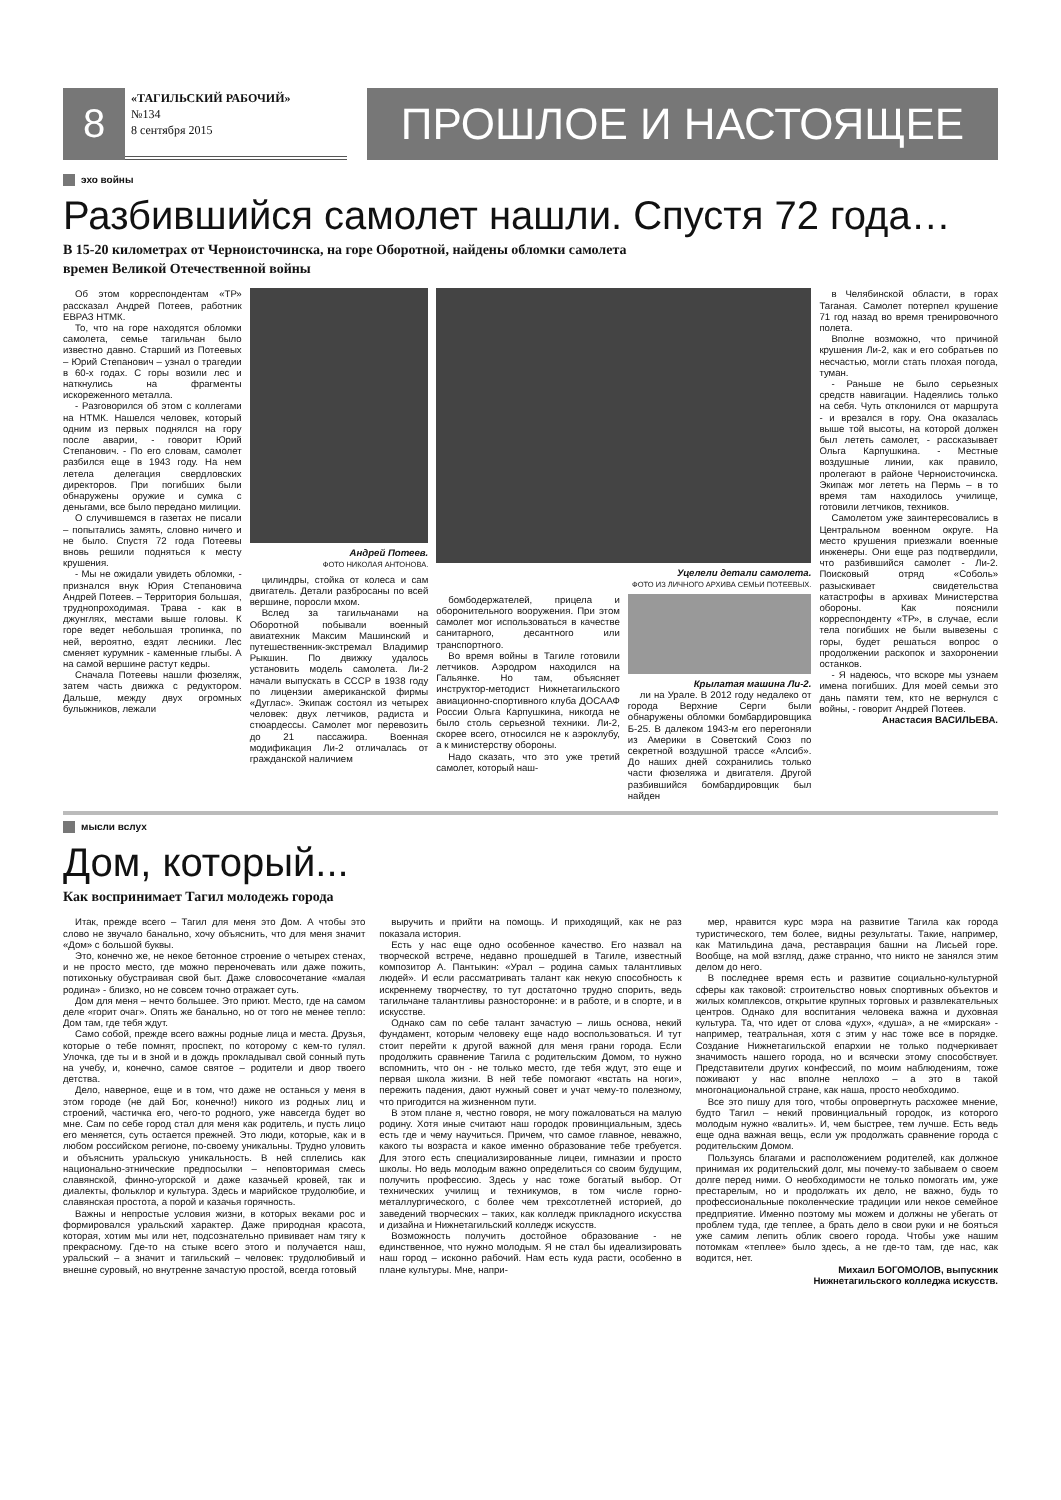8
«ТАГИЛЬСКИЙ РАБОЧИЙ»
№134
8 сентября 2015
ПРОШЛОЕ И НАСТОЯЩЕЕ
эхо войны
Разбившийся самолет нашли. Спустя 72 года…
В 15-20 километрах от Черноисточинска, на горе Оборотной, найдены обломки самолета
времен Великой Отечественной войны
Об этом корреспондентам «ТР» рассказал Андрей Потеев, работник ЕВРАЗ НТМК.
То, что на горе находятся обломки самолета, семье тагильчан было известно давно. Старший из Потеевых – Юрий Степанович – узнал о трагедии в 60-х годах. С горы возили лес и наткнулись на фрагменты искореженного металла.
- Разговорился об этом с коллегами на НТМК. Нашелся человек, который одним из первых поднялся на гору после аварии, - говорит Юрий Степанович. - По его словам, самолет разбился еще в 1943 году. На нем летела делегация свердловских директоров. При погибших были обнаружены оружие и сумка с деньгами, все было передано милиции.
О случившемся в газетах не писали – попытались замять, словно ничего и не было. Спустя 72 года Потеевы вновь решили подняться к месту крушения.
- Мы не ожидали увидеть обломки, - признался внук Юрия Степановича Андрей Потеев. – Территория большая, труднопроходимая. Трава - как в джунглях, местами выше головы. К горе ведет небольшая тропинка, по ней, вероятно, ездят лесники. Лес сменяет курумник - каменные глыбы. А на самой вершине растут кедры.
Сначала Потеевы нашли фюзеляж, затем часть движка с редуктором. Дальше, между двух огромных булыжников, лежали
Андрей Потеев.
ФОТО НИКОЛАЯ АНТОНОВА.
цилиндры, стойка от колеса и сам двигатель. Детали разбросаны по всей вершине, поросли мхом.
Вслед за тагильчанами на Оборотной побывали военный авиатехник Максим Машинский и путешественник-экстремал Владимир Рыкшин. По движку удалось установить модель самолета. Ли-2 начали выпускать в СССР в 1938 году по лицензии американской фирмы «Дуглас». Экипаж состоял из четырех человек: двух летчиков, радиста и стюардессы. Самолет мог перевозить до 21 пассажира. Военная модификация Ли-2 отличалась от гражданской наличием
Уцелели детали самолета.
ФОТО ИЗ ЛИЧНОГО АРХИВА СЕМЬИ ПОТЕЕВЫХ.
бомбодержателей, прицела и оборонительного вооружения. При этом самолет мог использоваться в качестве санитарного, десантного или транспортного.
Во время войны в Тагиле готовили летчиков. Аэродром находился на Гальянке. Но там, объясняет инструктор-методист Нижнетагильского авиационно-спортивного клуба ДОСААФ России Ольга Карпушкина, никогда не было столь серьезной техники. Ли-2, скорее всего, относился не к аэроклубу, а к министерству обороны.
Надо сказать, что это уже третий самолет, который наш-
Крылатая машина Ли-2.
ли на Урале. В 2012 году недалеко от города Верхние Серги были обнаружены обломки бомбардировщика Б-25. В далеком 1943-м его перегоняли из Америки в Советский Союз по секретной воздушной трассе «Алсиб». До наших дней сохранились только части фюзеляжа и двигателя. Другой разбившийся бомбардировщик был найден
в Челябинской области, в горах Таганая. Самолет потерпел крушение 71 год назад во время тренировочного полета.
Вполне возможно, что причиной крушения Ли-2, как и его собратьев по несчастью, могли стать плохая погода, туман.
- Раньше не было серьезных средств навигации. Надеялись только на себя. Чуть отклонился от маршрута - и врезался в гору. Она оказалась выше той высоты, на которой должен был лететь самолет, - рассказывает Ольга Карпушкина. - Местные воздушные линии, как правило, пролегают в районе Черноисточинска. Экипаж мог лететь на Пермь – в то время там находилось училище, готовили летчиков, техников.
Самолетом уже заинтересовались в Центральном военном округе. На место крушения приезжали военные инженеры. Они еще раз подтвердили, что разбившийся самолет - Ли-2. Поисковый отряд «Соболь» разыскивает свидетельства катастрофы в архивах Министерства обороны. Как пояснили корреспонденту «ТР», в случае, если тела погибших не были вывезены с горы, будет решаться вопрос о продолжении раскопок и захоронении останков.
- Я надеюсь, что вскоре мы узнаем имена погибших. Для моей семьи это дань памяти тем, кто не вернулся с войны, - говорит Андрей Потеев.
Анастасия ВАСИЛЬЕВА.
мысли вслух
Дом, который...
Как воспринимает Тагил молодежь города
Итак, прежде всего – Тагил для меня это Дом. А чтобы это слово не звучало банально, хочу объяснить, что для меня значит «Дом» с большой буквы.
Это, конечно же, не некое бетонное строение о четырех стенах, и не просто место, где можно переночевать или даже пожить, потихоньку обустраивая свой быт. Даже словосочетание «малая родина» - близко, но не совсем точно отражает суть.
Дом для меня – нечто большее. Это приют. Место, где на самом деле «горит очаг». Опять же банально, но от того не менее тепло: Дом там, где тебя ждут.
Само собой, прежде всего важны родные лица и места. Друзья, которые о тебе помнят, проспект, по которому с кем-то гулял. Улочка, где ты и в зной и в дождь прокладывал свой сонный путь на учебу, и, конечно, самое святое – родители и двор твоего детства.
Дело, наверное, еще и в том, что даже не останься у меня в этом городе (не дай Бог, конечно!) никого из родных лиц и строений, частичка его, чего-то родного, уже навсегда будет во мне. Сам по себе город стал для меня как родитель, и пусть лицо его меняется, суть остается прежней. Это люди, которые, как и в любом российском регионе, по-своему уникальны. Трудно уловить и объяснить уральскую уникальность. В ней сплелись как национально-этнические предпосылки – неповторимая смесь славянской, финно-угорской и даже казачьей кровей, так и диалекты, фольклор и культура. Здесь и марийское трудолюбие, и славянская простота, а порой и казачья горячность.
Важны и непростые условия жизни, в которых веками рос и формировался уральский характер. Даже природная красота, которая, хотим мы или нет, подсознательно прививает нам тягу к прекрасному. Где-то на стыке всего этого и получается наш, уральский – а значит и тагильский – человек: трудолюбивый и внешне суровый, но внутренне зачастую простой, всегда готовый
выручить и прийти на помощь. И приходящий, как не раз показала история.
Есть у нас еще одно особенное качество. Его назвал на творческой встрече, недавно прошедшей в Тагиле, известный композитор А. Пантыкин: «Урал – родина самых талантливых людей». И если рассматривать талант как некую способность к искреннему творчеству, то тут достаточно трудно спорить, ведь тагильчане талантливы разносторонне: и в работе, и в спорте, и в искусстве.
Однако сам по себе талант зачастую – лишь основа, некий фундамент, которым человеку еще надо воспользоваться. И тут стоит перейти к другой важной для меня грани города. Если продолжить сравнение Тагила с родительским Домом, то нужно вспомнить, что он - не только место, где тебя ждут, это еще и первая школа жизни. В ней тебе помогают «встать на ноги», пережить падения, дают нужный совет и учат чему-то полезному, что пригодится на жизненном пути.
В этом плане я, честно говоря, не могу пожаловаться на малую родину. Хотя иные считают наш городок провинциальным, здесь есть где и чему научиться. Причем, что самое главное, неважно, какого ты возраста и какое именно образование тебе требуется. Для этого есть специализированные лицеи, гимназии и просто школы. Но ведь молодым важно определиться со своим будущим, получить профессию. Здесь у нас тоже богатый выбор. От технических училищ и техникумов, в том числе горно-металлургического, с более чем трехсотлетней историей, до заведений творческих – таких, как колледж прикладного искусства и дизайна и Нижнетагильский колледж искусств.
Возможность получить достойное образование - не единственное, что нужно молодым. Я не стал бы идеализировать наш город – исконно рабочий. Нам есть куда расти, особенно в плане культуры. Мне, напри-
мер, нравится курс мэра на развитие Тагила как города туристического, тем более, видны результаты. Такие, например, как Матильдина дача, реставрация башни на Лисьей горе. Вообще, на мой взгляд, даже странно, что никто не занялся этим делом до него.
В последнее время есть и развитие социально-культурной сферы как таковой: строительство новых спортивных объектов и жилых комплексов, открытие крупных торговых и развлекательных центров. Однако для воспитания человека важна и духовная культура. Та, что идет от слова «дух», «душа», а не «мирская» - например, театральная, хотя с этим у нас тоже все в порядке. Создание Нижнетагильской епархии не только подчеркивает значимость нашего города, но и всячески этому способствует. Представители других конфессий, по моим наблюдениям, тоже поживают у нас вполне неплохо – а это в такой многонациональной стране, как наша, просто необходимо.
Все это пишу для того, чтобы опровергнуть расхожее мнение, будто Тагил – некий провинциальный городок, из которого молодым нужно «валить». И, чем быстрее, тем лучше. Есть ведь еще одна важная вещь, если уж продолжать сравнение города с родительским Домом.
Пользуясь благами и расположением родителей, как должное принимая их родительский долг, мы почему-то забываем о своем долге перед ними. О необходимости не только помогать им, уже престарелым, но и продолжать их дело, не важно, будь то профессиональные поколенческие традиции или некое семейное предприятие. Именно поэтому мы можем и должны не убегать от проблем туда, где теплее, а брать дело в свои руки и не бояться уже самим лепить облик своего города. Чтобы уже нашим потомкам «теплее» было здесь, а не где-то там, где нас, как водится, нет.
Михаил БОГОМОЛОВ, выпускник
Нижнетагильского колледжа искусств.